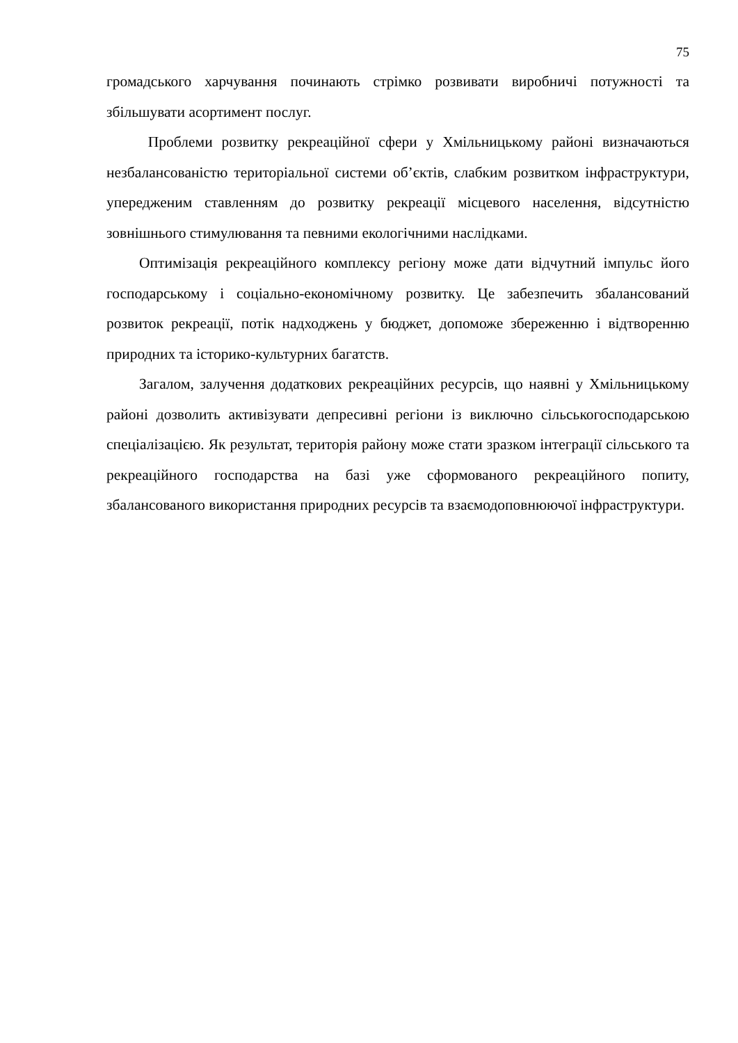75
громадського харчування починають стрімко розвивати виробничі потужності та збільшувати асортимент послуг.
Проблеми розвитку рекреаційної сфери у Хмільницькому районі визначаються незбалансованістю територіальної системи об’єктів, слабким розвитком інфраструктури, упередженим ставленням до розвитку рекреації місцевого населення, відсутністю зовнішнього стимулювання та певними екологічними наслідками.
Оптимізація рекреаційного комплексу регіону може дати відчутний імпульс його господарському і соціально-економічному розвитку. Це забезпечить збалансований розвиток рекреації, потік надходжень у бюджет, допоможе збереженню і відтворенню природних та історико-культурних багатств.
Загалом, залучення додаткових рекреаційних ресурсів, що наявні у Хмільницькому районі дозволить активізувати депресивні регіони із виключно сільськогосподарською спеціалізацією. Як результат, територія району може стати зразком інтеграції сільського та рекреаційного господарства на базі уже сформованого рекреаційного попиту, збалансованого використання природних ресурсів та взаємодоповнюючої інфраструктури.